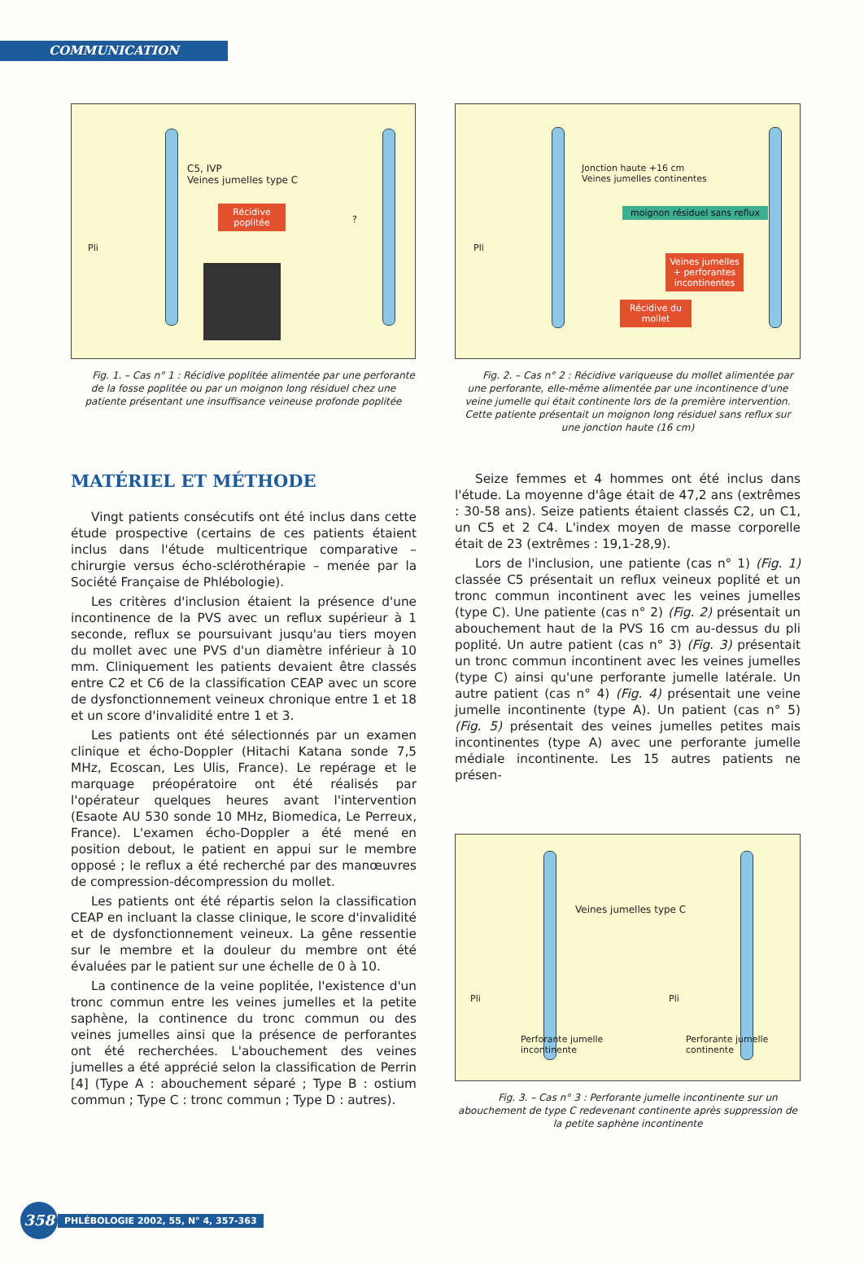COMMUNICATION
C5, IVP
Veines jumelles type C
Récidive poplitée
Pli
?
Fig. 1. – Cas n° 1 : Récidive poplitée alimentée par une perforante de la fosse poplitée ou par un moignon long résiduel chez une patiente présentant une insuffisance veineuse profonde poplitée
Jonction haute +16 cm
Veines jumelles continentes
moignon résiduel sans reflux
Pli
Veines jumelles + perforantes incontinentes
Récidive du mollet
Fig. 2. – Cas n° 2 : Récidive variqueuse du mollet alimentée par une perforante, elle-même alimentée par une incontinence d'une veine jumelle qui était continente lors de la première intervention.
Cette patiente présentait un moignon long résiduel sans reflux sur une jonction haute (16 cm)
MATÉRIEL ET MÉTHODE
Vingt patients consécutifs ont été inclus dans cette étude prospective (certains de ces patients étaient inclus dans l'étude multicentrique comparative – chirurgie versus écho-sclérothérapie – menée par la Société Française de Phlébologie).
Les critères d'inclusion étaient la présence d'une incontinence de la PVS avec un reflux supérieur à 1 seconde, reflux se poursuivant jusqu'au tiers moyen du mollet avec une PVS d'un diamètre inférieur à 10 mm. Cliniquement les patients devaient être classés entre C2 et C6 de la classification CEAP avec un score de dysfonctionnement veineux chronique entre 1 et 18 et un score d'invalidité entre 1 et 3.
Les patients ont été sélectionnés par un examen clinique et écho-Doppler (Hitachi Katana sonde 7,5 MHz, Ecoscan, Les Ulis, France). Le repérage et le marquage préopératoire ont été réalisés par l'opérateur quelques heures avant l'intervention (Esaote AU 530 sonde 10 MHz, Biomedica, Le Perreux, France). L'examen écho-Doppler a été mené en position debout, le patient en appui sur le membre opposé ; le reflux a été recherché par des manœuvres de compression-décompression du mollet.
Les patients ont été répartis selon la classification CEAP en incluant la classe clinique, le score d'invalidité et de dysfonctionnement veineux. La gêne ressentie sur le membre et la douleur du membre ont été évaluées par le patient sur une échelle de 0 à 10.
La continence de la veine poplitée, l'existence d'un tronc commun entre les veines jumelles et la petite saphène, la continence du tronc commun ou des veines jumelles ainsi que la présence de perforantes ont été recherchées. L'abouchement des veines jumelles a été apprécié selon la classification de Perrin [4] (Type A : abouchement séparé ; Type B : ostium commun ; Type C : tronc commun ; Type D : autres).
Seize femmes et 4 hommes ont été inclus dans l'étude. La moyenne d'âge était de 47,2 ans (extrêmes : 30-58 ans). Seize patients étaient classés C2, un C1, un C5 et 2 C4. L'index moyen de masse corporelle était de 23 (extrêmes : 19,1-28,9).
Lors de l'inclusion, une patiente (cas n° 1) (Fig. 1) classée C5 présentait un reflux veineux poplité et un tronc commun incontinent avec les veines jumelles (type C). Une patiente (cas n° 2) (Fig. 2) présentait un abouchement haut de la PVS 16 cm au-dessus du pli poplité. Un autre patient (cas n° 3) (Fig. 3) présentait un tronc commun incontinent avec les veines jumelles (type C) ainsi qu'une perforante jumelle latérale. Un autre patient (cas n° 4) (Fig. 4) présentait une veine jumelle incontinente (type A). Un patient (cas n° 5) (Fig. 5) présentait des veines jumelles petites mais incontinentes (type A) avec une perforante jumelle médiale incontinente. Les 15 autres patients ne présen-
Veines jumelles type C
Pli Pli
Perforante jumelle
incontinente
Perforante jumelle
continente
Fig. 3. – Cas n° 3 : Perforante jumelle incontinente sur un abouchement de type C redevenant continente après suppression de la petite saphène incontinente
358
PHLÉBOLOGIE 2002, 55, N° 4, 357-363